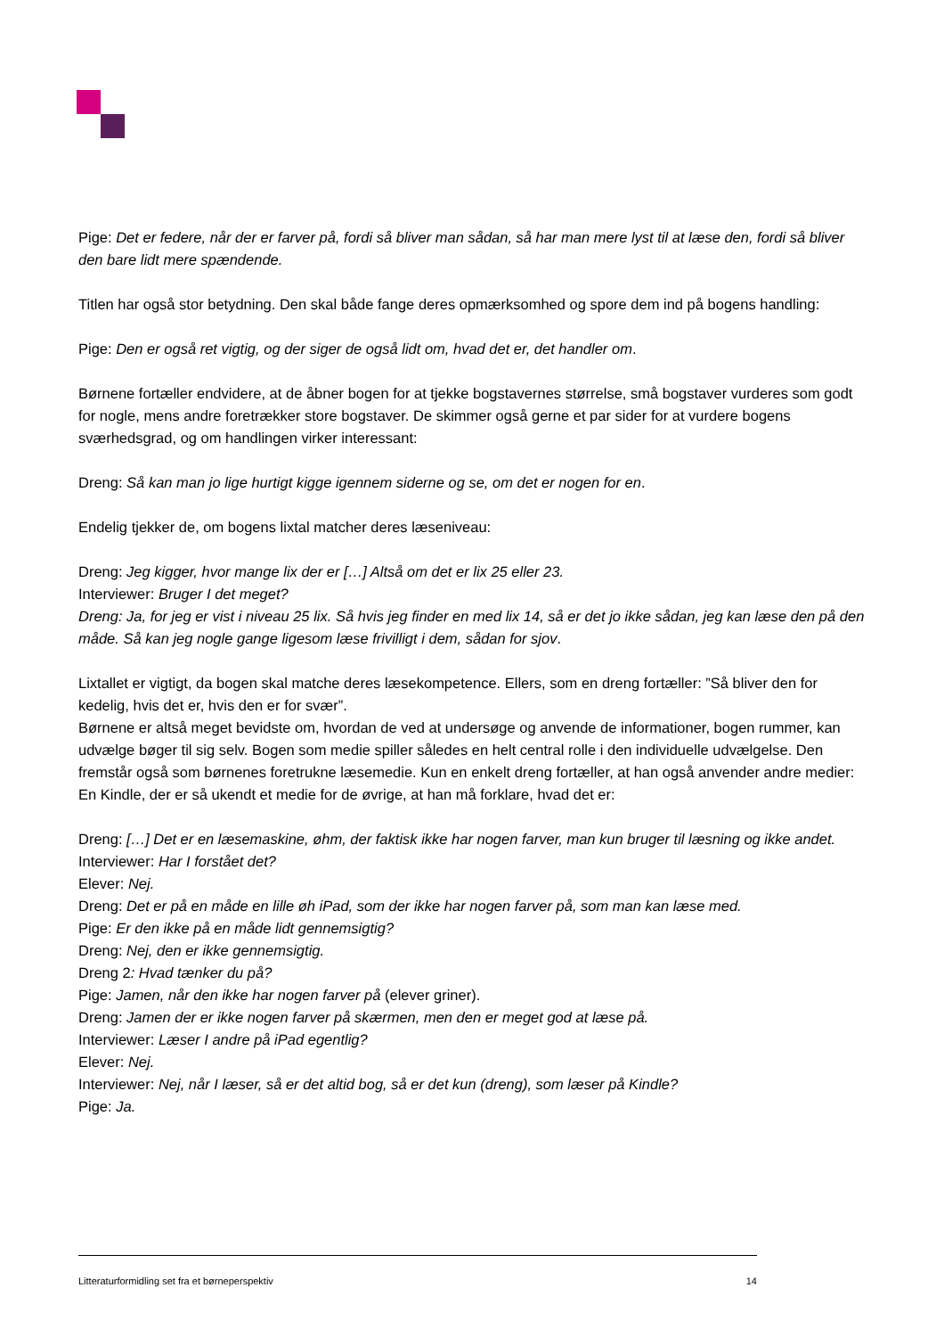Pige: Det er federe, når der er farver på, fordi så bliver man sådan, så har man mere lyst til at læse den, fordi så bliver den bare lidt mere spændende.
Titlen har også stor betydning. Den skal både fange deres opmærksomhed og spore dem ind på bogens handling:
Pige: Den er også ret vigtig, og der siger de også lidt om, hvad det er, det handler om.
Børnene fortæller endvidere, at de åbner bogen for at tjekke bogstavernes størrelse, små bogstaver vurderes som godt for nogle, mens andre foretrækker store bogstaver. De skimmer også gerne et par sider for at vurdere bogens sværhedsgrad, og om handlingen virker interessant:
Dreng: Så kan man jo lige hurtigt kigge igennem siderne og se, om det er nogen for en.
Endelig tjekker de, om bogens lixtal matcher deres læseniveau:
Dreng: Jeg kigger, hvor mange lix der er […] Altså om det er lix 25 eller 23.
Interviewer: Bruger I det meget?
Dreng: Ja, for jeg er vist i niveau 25 lix. Så hvis jeg finder en med lix 14, så er det jo ikke sådan, jeg kan læse den på den måde. Så kan jeg nogle gange ligesom læse frivilligt i dem, sådan for sjov.
Lixtallet er vigtigt, da bogen skal matche deres læsekompetence. Ellers, som en dreng fortæller: ”Så bliver den for kedelig, hvis det er, hvis den er for svær”.
Børnene er altså meget bevidste om, hvordan de ved at undersøge og anvende de informationer, bogen rummer, kan udvælge bøger til sig selv. Bogen som medie spiller således en helt central rolle i den individuelle udvælgelse. Den fremstår også som børnenes foretrukne læsemedie. Kun en enkelt dreng fortæller, at han også anvender andre medier: En Kindle, der er så ukendt et medie for de øvrige, at han må forklare, hvad det er:
Dreng: […] Det er en læsemaskine, øhm, der faktisk ikke har nogen farver, man kun bruger til læsning og ikke andet.
Interviewer: Har I forstået det?
Elever: Nej.
Dreng: Det er på en måde en lille øh iPad, som der ikke har nogen farver på, som man kan læse med.
Pige: Er den ikke på en måde lidt gennemsigtig?
Dreng: Nej, den er ikke gennemsigtig.
Dreng 2: Hvad tænker du på?
Pige: Jamen, når den ikke har nogen farver på (elever griner).
Dreng: Jamen der er ikke nogen farver på skærmen, men den er meget god at læse på.
Interviewer: Læser I andre på iPad egentlig?
Elever: Nej.
Interviewer: Nej, når I læser, så er det altid bog, så er det kun (dreng), som læser på Kindle?
Pige: Ja.
Litteraturformidling set fra et børneperspektiv 14